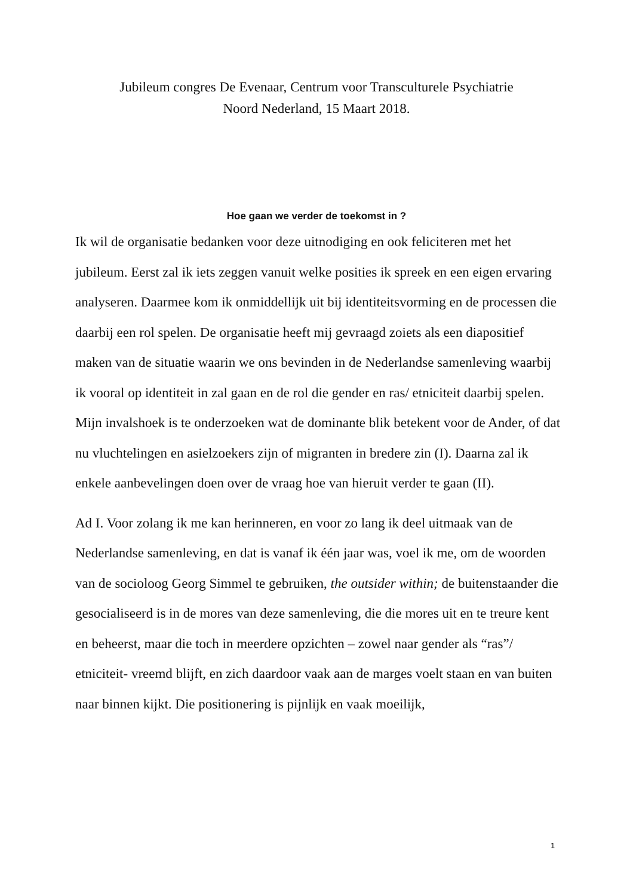Jubileum congres De Evenaar, Centrum voor Transculturele Psychiatrie
Noord Nederland, 15 Maart 2018.
Hoe gaan we verder de toekomst in ?
Ik wil de organisatie bedanken voor deze uitnodiging en ook feliciteren met het jubileum. Eerst zal ik iets zeggen vanuit welke posities ik spreek en een eigen ervaring analyseren. Daarmee kom ik onmiddellijk uit bij identiteitsvorming en de processen die daarbij een rol spelen. De organisatie heeft mij gevraagd zoiets als een diapositief maken van de situatie waarin we ons bevinden in de Nederlandse samenleving waarbij ik vooral op identiteit in zal gaan en de rol die gender en ras/ etniciteit daarbij spelen. Mijn invalshoek is te onderzoeken wat de dominante blik betekent voor de Ander, of dat nu vluchtelingen en asielzoekers zijn of migranten in bredere zin (I). Daarna zal ik enkele aanbevelingen doen over de vraag hoe van hieruit verder te gaan (II).
Ad I. Voor zolang ik me kan herinneren, en voor zo lang ik deel uitmaak van de Nederlandse samenleving, en dat is vanaf ik één jaar was, voel ik me, om de woorden van de socioloog Georg Simmel te gebruiken, the outsider within; de buitenstaander die gesocialiseerd is in de mores van deze samenleving, die die mores uit en te treure kent en beheerst, maar die toch in meerdere opzichten – zowel naar gender als “ras”/ etniciteit- vreemd blijft, en zich daardoor vaak aan de marges voelt staan en van buiten naar binnen kijkt. Die positionering is pijnlijk en vaak moeilijk,
1